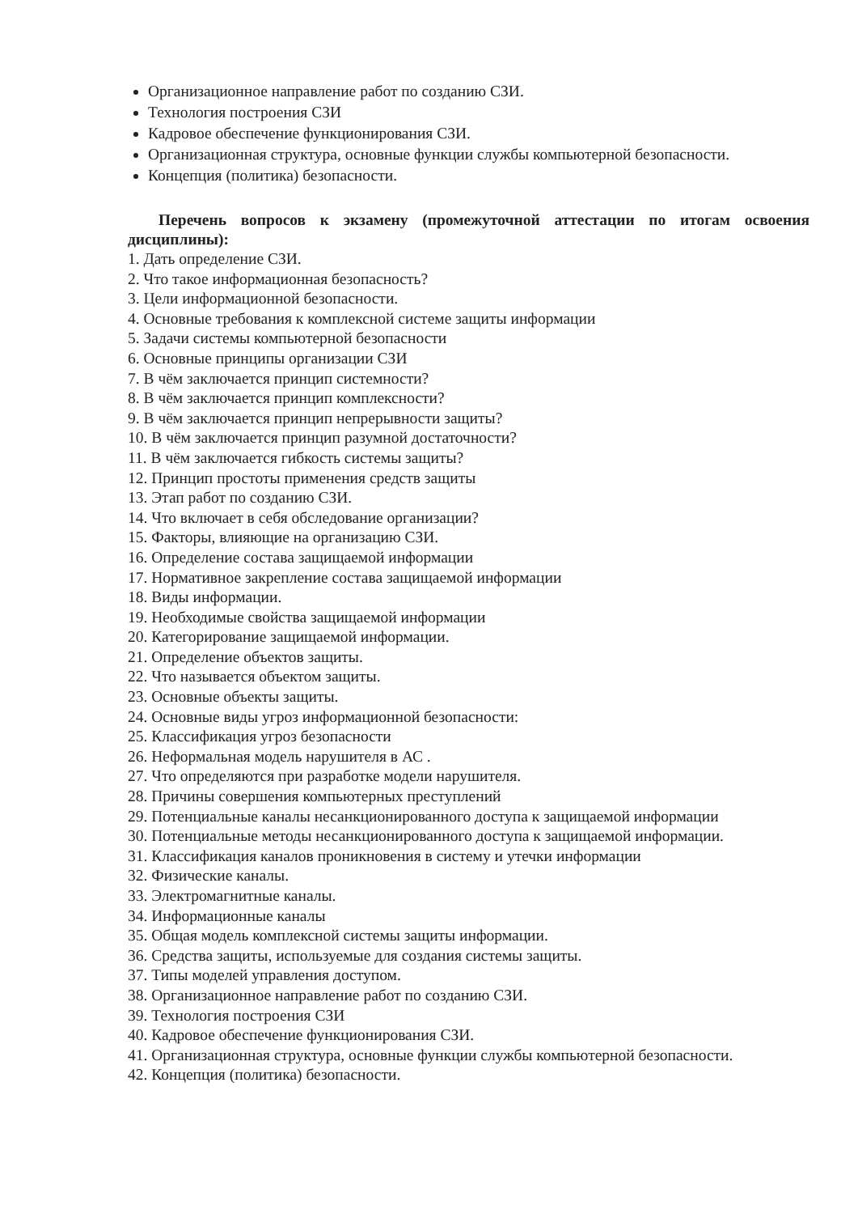Организационное направление работ по созданию СЗИ.
Технология построения СЗИ
Кадровое обеспечение функционирования СЗИ.
Организационная структура, основные функции службы компьютерной безопасности.
Концепция (политика) безопасности.
Перечень вопросов к экзамену (промежуточной аттестации по итогам освоения дисциплины):
1. Дать определение СЗИ.
2. Что такое информационная безопасность?
3. Цели информационной безопасности.
4. Основные требования к комплексной системе защиты информации
5. Задачи системы компьютерной безопасности
6. Основные принципы организации СЗИ
7. В чём заключается принцип системности?
8. В чём заключается принцип комплексности?
9. В чём заключается принцип непрерывности защиты?
10. В чём заключается принцип разумной достаточности?
11. В чём заключается гибкость системы защиты?
12. Принцип простоты применения средств защиты
13. Этап работ по созданию СЗИ.
14. Что включает в себя обследование организации?
15. Факторы, влияющие на организацию СЗИ.
16. Определение состава защищаемой информации
17. Нормативное закрепление состава защищаемой информации
18. Виды информации.
19. Необходимые свойства защищаемой информации
20. Категорирование защищаемой информации.
21. Определение объектов защиты.
22. Что называется объектом защиты.
23. Основные объекты защиты.
24. Основные виды угроз информационной безопасности:
25. Классификация угроз безопасности
26. Неформальная модель нарушителя в АС .
27. Что определяются при разработке модели нарушителя.
28. Причины совершения компьютерных преступлений
29. Потенциальные каналы несанкционированного доступа к защищаемой информации
30. Потенциальные методы несанкционированного доступа к защищаемой информации.
31. Классификация каналов проникновения в систему и утечки информации
32. Физические каналы.
33. Электромагнитные каналы.
34. Информационные каналы
35. Общая модель комплексной системы защиты информации.
36. Средства защиты, используемые для создания системы защиты.
37. Типы моделей управления доступом.
38. Организационное направление работ по созданию СЗИ.
39. Технология построения СЗИ
40. Кадровое обеспечение функционирования СЗИ.
41. Организационная структура, основные функции службы компьютерной безопасности.
42. Концепция (политика) безопасности.